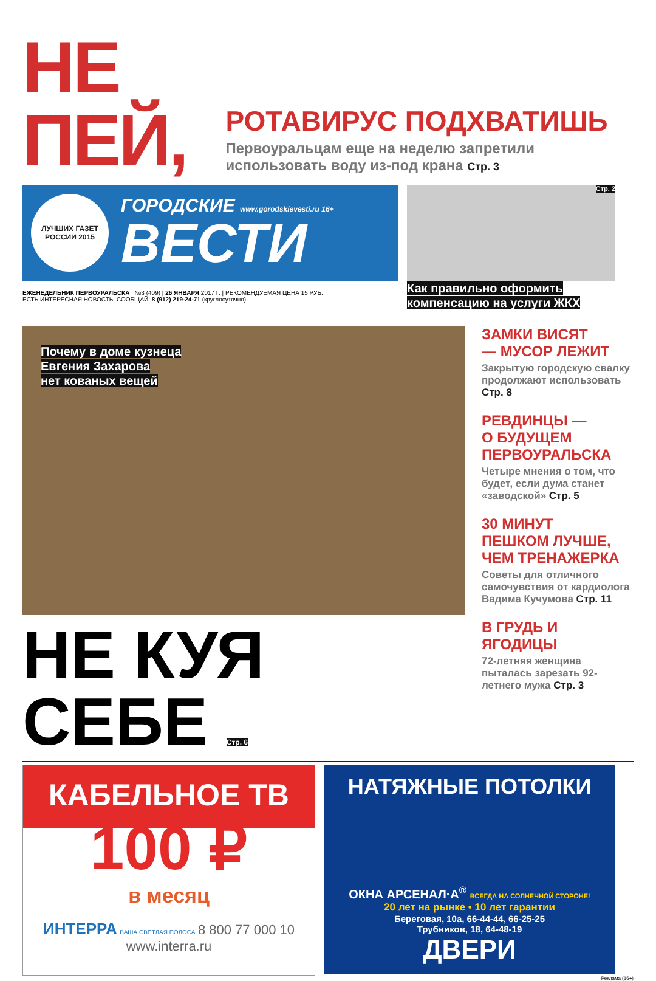НЕ ПЕЙ,
РОТАВИРУС ПОДХВАТИШЬ
Первоуральцам еще на неделю запретили использовать воду из-под крана Стр. 3
ЛУЧШИХ ГАЗЕТ РОССИИ 2015
ГОРОДСКИЕ www.gorodskievesti.ru 16+
ВЕСТИ
ЕЖЕНЕДЕЛЬНИК ПЕРВОУРАЛЬСКА | №3 (409) | 26 ЯНВАРЯ 2017 Г. | РЕКОМЕНДУЕМАЯ ЦЕНА 15 РУБ.
ЕСТЬ ИНТЕРЕСНАЯ НОВОСТЬ, СООБЩАЙ: 8 (912) 219-24-71 (круглосуточно)
Стр. 2
Как правильно оформить
компенсацию на услуги ЖКХ
Почему в доме кузнеца
Евгения Захарова
нет кованых вещей
НЕ КУЯ СЕБЕ Стр. 6
ЗАМКИ ВИСЯТ
— МУСОР ЛЕЖИТ
Закрытую городскую свалку продолжают использовать Стр. 8
РЕВДИНЦЫ —
О БУДУЩЕМ
ПЕРВОУРАЛЬСКА
Четыре мнения о том, что будет, если дума станет «заводской» Стр. 5
30 МИНУТ
ПЕШКОМ ЛУЧШЕ,
ЧЕМ ТРЕНАЖЕРКА
Советы для отличного самочувствия от кардиолога Вадима Кучумова Стр. 11
В ГРУДЬ И ЯГОДИЦЫ
72-летняя женщина пыталась зарезать 92-летнего мужа Стр. 3
КАБЕЛЬНОЕ ТВ
100 ₽
в месяц
ИНТЕРРА ВАША СВЕТЛАЯ ПОЛОСА 8 800 77 000 10 www.interra.ru
НАТЯЖНЫЕ ПОТОЛКИ
ОКНА АРСЕНАЛ·А<sup>®</sup> ВСЕГДА НА СОЛНЕЧНОЙ СТОРОНЕ!
20 лет на рынке • 10 лет гарантии
Береговая, 10а, 66-44-44, 66-25-25
Трубников, 18, 64-48-19
ДВЕРИ
Реклама (16+)